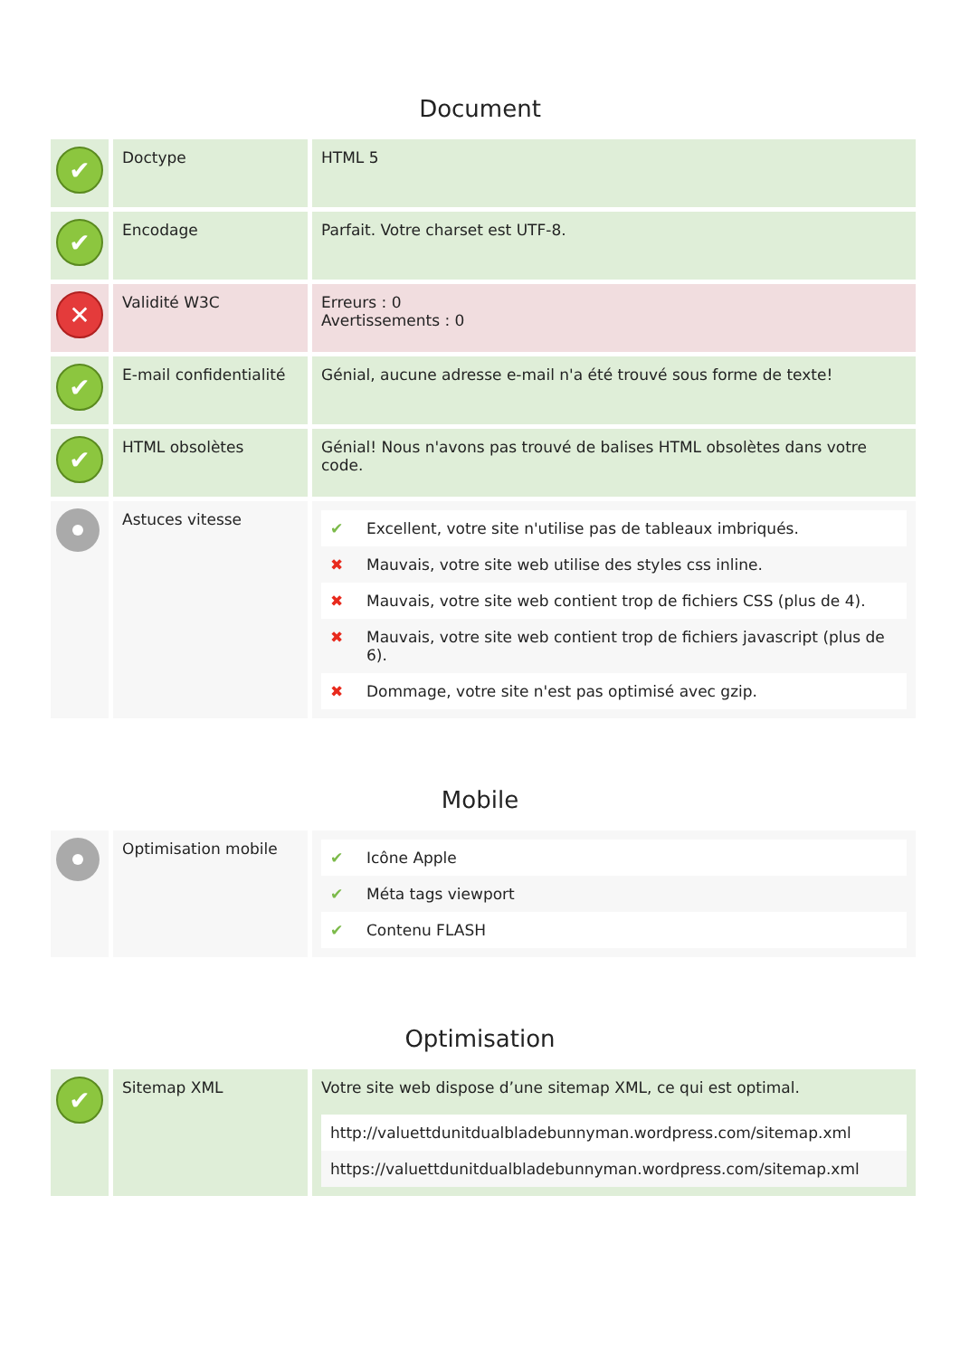Document
| ✔ | Doctype | HTML 5 |
| ✔ | Encodage | Parfait. Votre charset est UTF-8. |
| ✕ | Validité W3C | Erreurs : 0 Avertissements : 0 |
| ✔ | E-mail confidentialité | Génial, aucune adresse e-mail n'a été trouvé sous forme de texte! |
| ✔ | HTML obsolètes | Génial! Nous n'avons pas trouvé de balises HTML obsolètes dans votre code. |
| | Astuces vitesse | / ✔ / Excellent, votre site n'utilise pas de tableaux imbriqués. / / ✖ / Mauvais, votre site web utilise des styles css inline. / / ✖ / Mauvais, votre site web contient trop de fichiers CSS (plus de 4). / / ✖ / Mauvais, votre site web contient trop de fichiers javascript (plus de 6). / / ✖ / Dommage, votre site n'est pas optimisé avec gzip. / |
Mobile
| | Optimisation mobile | / ✔ / Icône Apple / / ✔ / Méta tags viewport / / ✔ / Contenu FLASH / |
Optimisation
| ✔ | Sitemap XML | Votre site web dispose d’une sitemap XML, ce qui est optimal. / http://valuettdunitdualbladebunnyman.wordpress.com/sitemap.xml / / https://valuettdunitdualbladebunnyman.wordpress.com/sitemap.xml / |